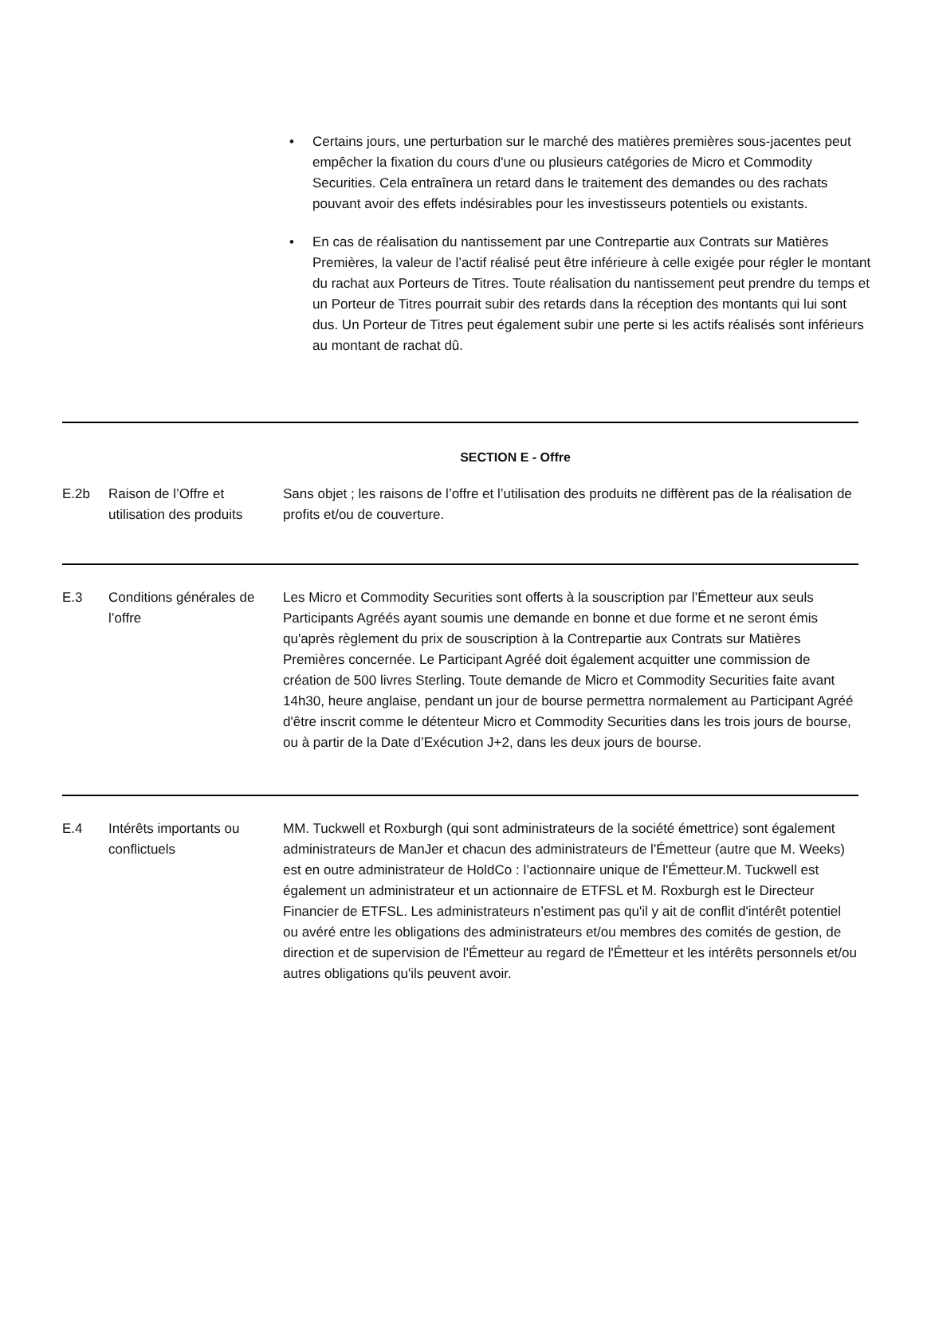• Certains jours, une perturbation sur le marché des matières premières sous-jacentes peut empêcher la fixation du cours d'une ou plusieurs catégories de Micro et Commodity Securities. Cela entraînera un retard dans le traitement des demandes ou des rachats pouvant avoir des effets indésirables pour les investisseurs potentiels ou existants.
• En cas de réalisation du nantissement par une Contrepartie aux Contrats sur Matières Premières, la valeur de l’actif réalisé peut être inférieure à celle exigée pour régler le montant du rachat aux Porteurs de Titres. Toute réalisation du nantissement peut prendre du temps et un Porteur de Titres pourrait subir des retards dans la réception des montants qui lui sont dus. Un Porteur de Titres peut également subir une perte si les actifs réalisés sont inférieurs au montant de rachat dû.
SECTION E - Offre
| E.2b | Raison de l’Offre et utilisation des produits | Sans objet ; les raisons de l’offre et l’utilisation des produits ne diffèrent pas de la réalisation de profits et/ou de couverture. |
| E.3 | Conditions générales de l’offre | Les Micro et Commodity Securities sont offerts à la souscription par l’Émetteur aux seuls Participants Agréés ayant soumis une demande en bonne et due forme et ne seront émis qu'après règlement du prix de souscription à la Contrepartie aux Contrats sur Matières Premières concernée. Le Participant Agréé doit également acquitter une commission de création de 500 livres Sterling. Toute demande de Micro et Commodity Securities faite avant 14h30, heure anglaise, pendant un jour de bourse permettra normalement au Participant Agréé d'être inscrit comme le détenteur Micro et Commodity Securities dans les trois jours de bourse, ou à partir de la Date d’Exécution J+2, dans les deux jours de bourse. |
| E.4 | Intérêts importants ou conflictuels | MM. Tuckwell et Roxburgh (qui sont administrateurs de la société émettrice) sont également administrateurs de ManJer et chacun des administrateurs de l'Émetteur (autre que M. Weeks) est en outre administrateur de HoldCo : l’actionnaire unique de l'Émetteur.M. Tuckwell est également un administrateur et un actionnaire de ETFSL et M. Roxburgh est le Directeur Financier de ETFSL. Les administrateurs n’estiment pas qu'il y ait de conflit d'intérêt potentiel ou avéré entre les obligations des administrateurs et/ou membres des comités de gestion, de direction et de supervision de l'Émetteur au regard de l'Émetteur et les intérêts personnels et/ou autres obligations qu'ils peuvent avoir. |